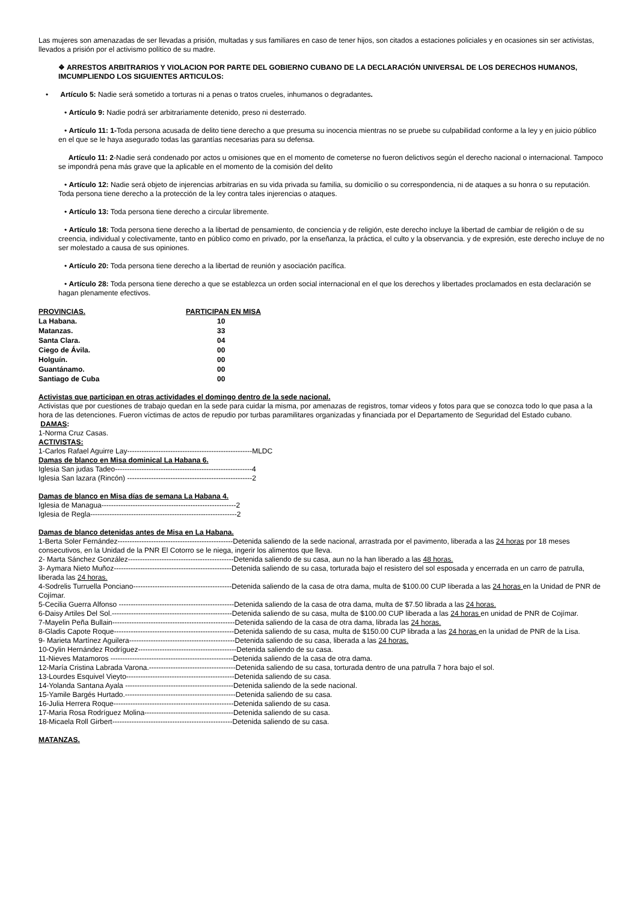Las mujeres son amenazadas de ser llevadas a prisión, multadas y sus familiares en caso de tener hijos, son citados a estaciones policiales y en ocasiones sin ser activistas, llevados a prisión por el activismo político de su madre.
❖ ARRESTOS ARBITRARIOS Y VIOLACION POR PARTE DEL GOBIERNO CUBANO DE LA DECLARACIÓN UNIVERSAL DE LOS DERECHOS HUMANOS, IMCUMPLIENDO LOS SIGUIENTES ARTICULOS:
• Artículo 5: Nadie será sometido a torturas ni a penas o tratos crueles, inhumanos o degradantes.
• Artículo 9: Nadie podrá ser arbitrariamente detenido, preso ni desterrado.
• Artículo 11: 1-Toda persona acusada de delito tiene derecho a que presuma su inocencia mientras no se pruebe su culpabilidad conforme a la ley y en juicio público en el que se le haya asegurado todas las garantías necesarias para su defensa.
Artículo 11: 2-Nadie será condenado por actos u omisiones que en el momento de cometerse no fueron delictivos según el derecho nacional o internacional. Tampoco se impondrá pena más grave que la aplicable en el momento de la comisión del delito
• Artículo 12: Nadie será objeto de injerencias arbitrarias en su vida privada su familia, su domicilio o su correspondencia, ni de ataques a su honra o su reputación. Toda persona tiene derecho a la protección de la ley contra tales injerencias o ataques.
• Artículo 13: Toda persona tiene derecho a circular libremente.
• Artículo 18: Toda persona tiene derecho a la libertad de pensamiento, de conciencia y de religión, este derecho incluye la libertad de cambiar de religión o de su creencia, individual y colectivamente, tanto en público como en privado, por la enseñanza, la práctica, el culto y la observancia. y de expresión, este derecho incluye de no ser molestado a causa de sus opiniones.
• Artículo 20: Toda persona tiene derecho a la libertad de reunión y asociación pacífica.
• Artículo 28: Toda persona tiene derecho a que se establezca un orden social internacional en el que los derechos y libertades proclamados en esta declaración se hagan plenamente efectivos.
| PROVINCIAS. | PARTICIPAN EN MISA |
| --- | --- |
| La Habana. | 10 |
| Matanzas. | 33 |
| Santa Clara. | 04 |
| Ciego de Ávila. | 00 |
| Holguín. | 00 |
| Guantánamo. | 00 |
| Santiago de Cuba | 00 |
Activistas que participan en otras actividades el domingo dentro de la sede nacional.
Activistas que por cuestiones de trabajo quedan en la sede para cuidar la misma, por amenazas de registros, tomar videos y fotos para que se conozca todo lo que pasa a la hora de las detenciones. Fueron víctimas de actos de repudio por turbas paramilitares organizadas y financiada por el Departamento de Seguridad del Estado cubano.
DAMAS:
1-Norma Cruz Casas.
ACTIVISTAS:
1-Carlos Rafael Aguirre Lay----------------------------------------------------MLDC
Damas de blanco en Misa dominical La Habana 6.
Iglesia San judas Tadeo---------------------------------------------------------4
Iglesia San lazara (Rincón) ----------------------------------------------------2
Damas de blanco en Misa días de semana La Habana 4.
Iglesia de Managua--------------------------------------------------------2
Iglesia de Regla-------------------------------------------------------------2
Damas de blanco detenidas antes de Misa en La Habana.
1-Berta Soler Fernández------------------------------------------------Detenida saliendo de la sede nacional, arrastrada por el pavimento, liberada a las 24 horas por 18 meses consecutivos, en la Unidad de la PNR El Cotorro se le niega, ingerir los alimentos que lleva.
2- Marta Sánchez González--------------------------------------------Detenida saliendo de su casa, aun no la han liberado a las 48 horas.
3- Aymara Nieto Muñoz-------------------------------------------------Detenida saliendo de su casa, torturada bajo el resistero del sol esposada y encerrada en un carro de patrulla, liberada las 24 horas.
4-Sodrelis Turruella Ponciano-----------------------------------------Detenida saliendo de la casa de otra dama, multa de $100.00 CUP liberada a las 24 horas en la Unidad de PNR de Cojímar.
5-Cecilia Guerra Alfonso ------------------------------------------------Detenida saliendo de la casa de otra dama, multa de $7.50 librada a las 24 horas.
6-Daisy Artiles Del Sol.--------------------------------------------------Detenida saliendo de su casa, multa de $100.00 CUP liberada a las 24 horas en unidad de PNR de Cojímar.
7-Mayelin Peña Bullain---------------------------------------------------Detenida saliendo de la casa de otra dama, librada las 24 horas.
8-Gladis Capote Roque--------------------------------------------------Detenida saliendo de su casa, multa de $150.00 CUP librada a las 24 horas en la unidad de PNR de la Lisa.
9- Marieta Martínez Aguilera--------------------------------------------Detenida saliendo de su casa, liberada a las 24 horas.
10-Oylin Hernández Rodríguez-----------------------------------------Detenida saliendo de su casa.
11-Nieves Matamoros ---------------------------------------------------Detenida saliendo de la casa de otra dama.
12-María Cristina Labrada Varona.------------------------------------Detenida saliendo de su casa, torturada dentro de una patrulla 7 hora bajo el sol.
13-Lourdes Esquivel Vieyto---------------------------------------------Detenida saliendo de su casa.
14-Yolanda Santana Ayala ---------------------------------------------Detenida saliendo de la sede nacional.
15-Yamile Bargés Hurtado.----------------------------------------------Detenida saliendo de su casa.
16-Julia Herrera Roque--------------------------------------------------Detenida saliendo de su casa.
17-Maria Rosa Rodríguez Molina-------------------------------------Detenida saliendo de su casa.
18-Micaela Roll Girbert--------------------------------------------------Detenida saliendo de su casa.
MATANZAS.